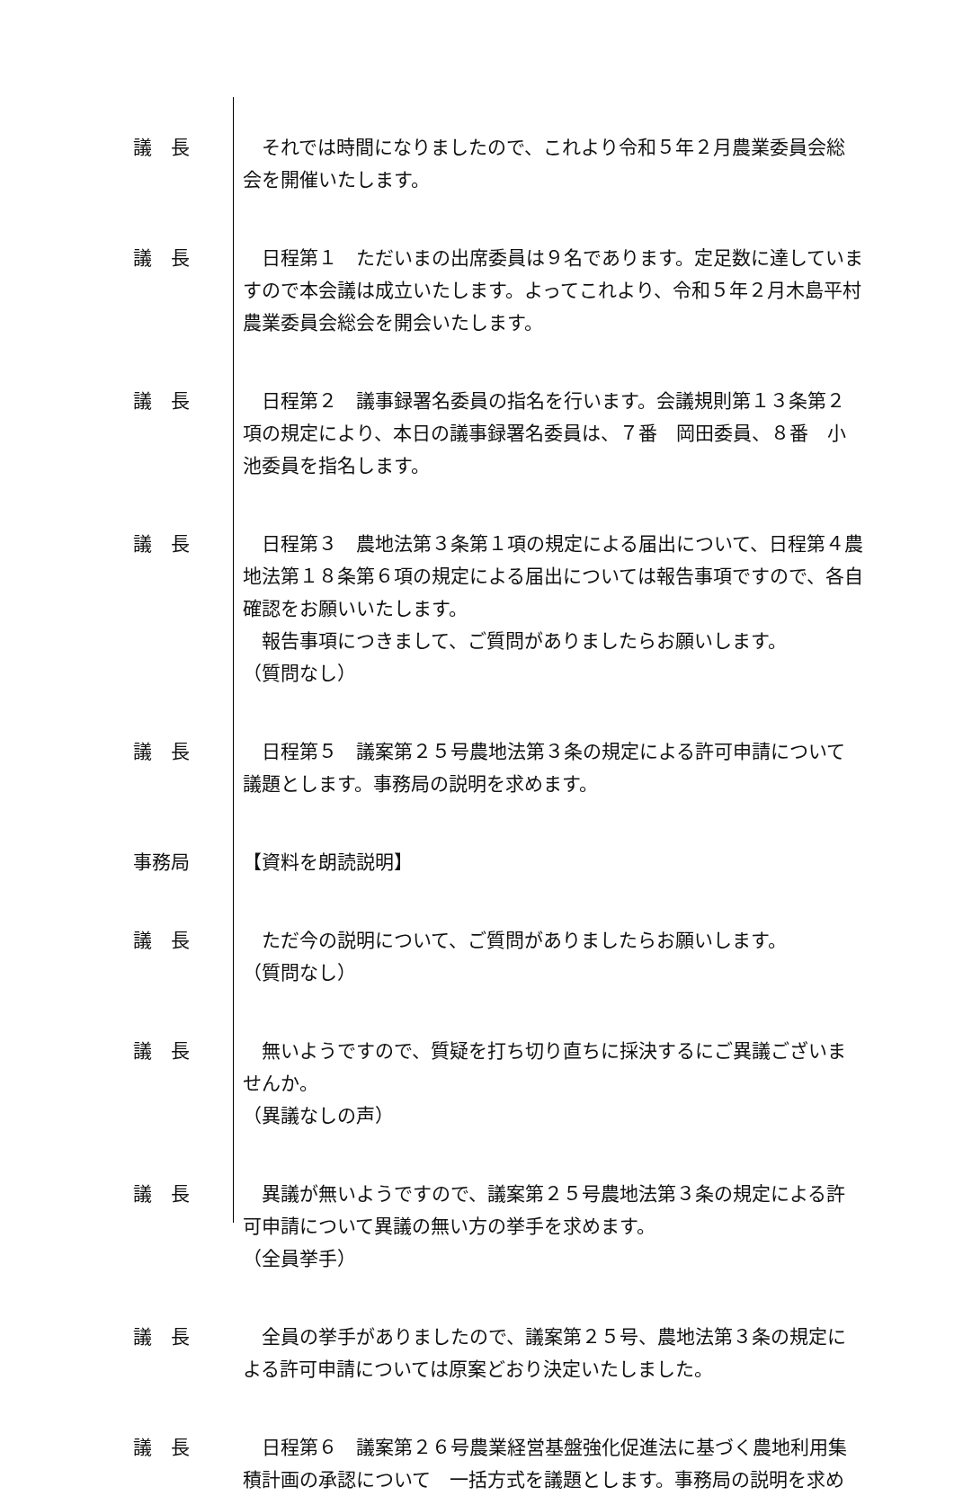議　長 　それでは時間になりましたので、これより令和５年２月農業委員会総会を開催いたします。
議　長 　日程第１　ただいまの出席委員は９名であります。定足数に達していますので本会議は成立いたします。よってこれより、令和５年２月木島平村農業委員会総会を開会いたします。
議　長 　日程第２　議事録署名委員の指名を行います。会議規則第１３条第２項の規定により、本日の議事録署名委員は、７番　岡田委員、８番　小池委員を指名します。
議　長 　日程第３　農地法第３条第１項の規定による届出について、日程第４農地法第１８条第６項の規定による届出については報告事項ですので、各自確認をお願いいたします。
　報告事項につきまして、ご質問がありましたらお願いします。
（質問なし）
議　長 　日程第５　議案第２５号農地法第３条の規定による許可申請について議題とします。事務局の説明を求めます。
事務局 【資料を朗読説明】
議　長 　ただ今の説明について、ご質問がありましたらお願いします。
（質問なし）
議　長 　無いようですので、質疑を打ち切り直ちに採決するにご異議ございませんか。
（異議なしの声）
議　長 　異議が無いようですので、議案第２５号農地法第３条の規定による許可申請について異議の無い方の挙手を求めます。
（全員挙手）
議　長 　全員の挙手がありましたので、議案第２５号、農地法第３条の規定による許可申請については原案どおり決定いたしました。
議　長 　日程第６　議案第２６号農業経営基盤強化促進法に基づく農地利用集積計画の承認について　一括方式を議題とします。事務局の説明を求め